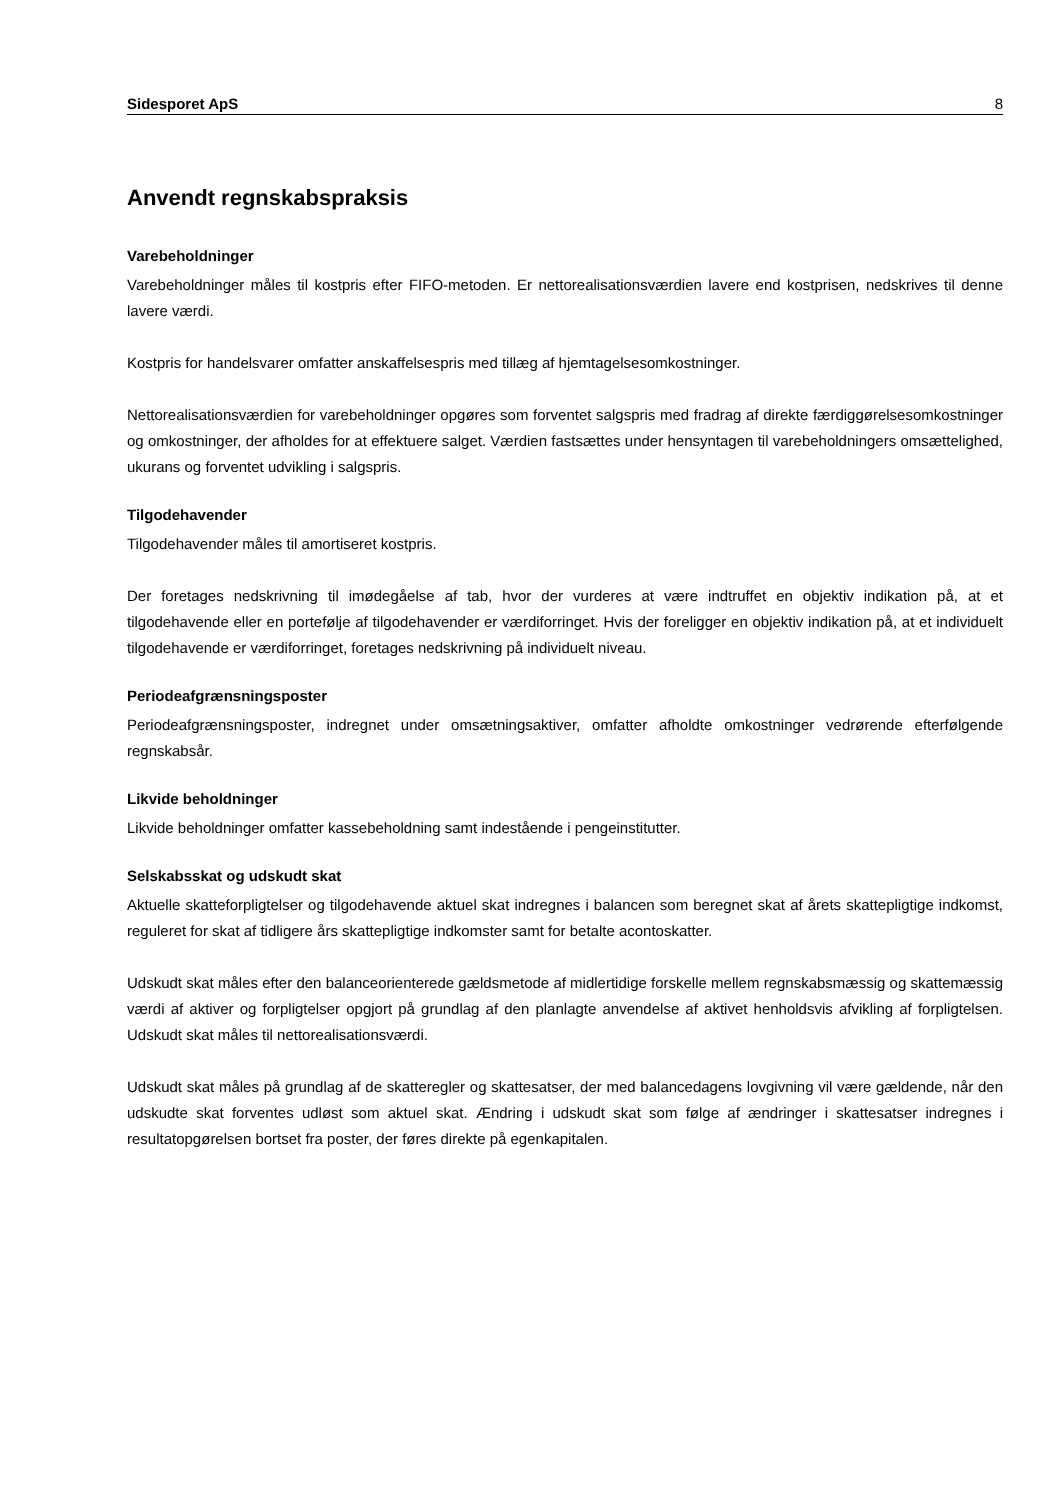Sidesporet ApS 8
Anvendt regnskabspraksis
Varebeholdninger
Varebeholdninger måles til kostpris efter FIFO-metoden. Er nettorealisationsværdien lavere end kostprisen, nedskrives til denne lavere værdi.
Kostpris for handelsvarer omfatter anskaffelsespris med tillæg af hjemtagelsesomkostninger.
Nettorealisationsværdien for varebeholdninger opgøres som forventet salgspris med fradrag af direkte færdiggørelsesomkostninger og omkostninger, der afholdes for at effektuere salget. Værdien fastsættes under hensyntagen til varebeholdningers omsættelighed, ukurans og forventet udvikling i salgspris.
Tilgodehavender
Tilgodehavender måles til amortiseret kostpris.
Der foretages nedskrivning til imødegåelse af tab, hvor der vurderes at være indtruffet en objektiv indikation på, at et tilgodehavende eller en portefølje af tilgodehavender er værdiforringet. Hvis der foreligger en objektiv indikation på, at et individuelt tilgodehavende er værdiforringet, foretages nedskrivning på individuelt niveau.
Periodeafgrænsningsposter
Periodeafgrænsningsposter, indregnet under omsætningsaktiver, omfatter afholdte omkostninger vedrørende efterfølgende regnskabsår.
Likvide beholdninger
Likvide beholdninger omfatter kassebeholdning samt indestående i pengeinstitutter.
Selskabsskat og udskudt skat
Aktuelle skatteforpligtelser og tilgodehavende aktuel skat indregnes i balancen som beregnet skat af årets skattepligtige indkomst, reguleret for skat af tidligere års skattepligtige indkomster samt for betalte acontoskatter.
Udskudt skat måles efter den balanceorienterede gældsmetode af midlertidige forskelle mellem regnskabsmæssig og skattemæssig værdi af aktiver og forpligtelser opgjort på grundlag af den planlagte anvendelse af aktivet henholdsvis afvikling af forpligtelsen. Udskudt skat måles til nettorealisationsværdi.
Udskudt skat måles på grundlag af de skatteregler og skattesatser, der med balancedagens lovgivning vil være gældende, når den udskudte skat forventes udløst som aktuel skat. Ændring i udskudt skat som følge af ændringer i skattesatser indregnes i resultatopgørelsen bortset fra poster, der føres direkte på egenkapitalen.